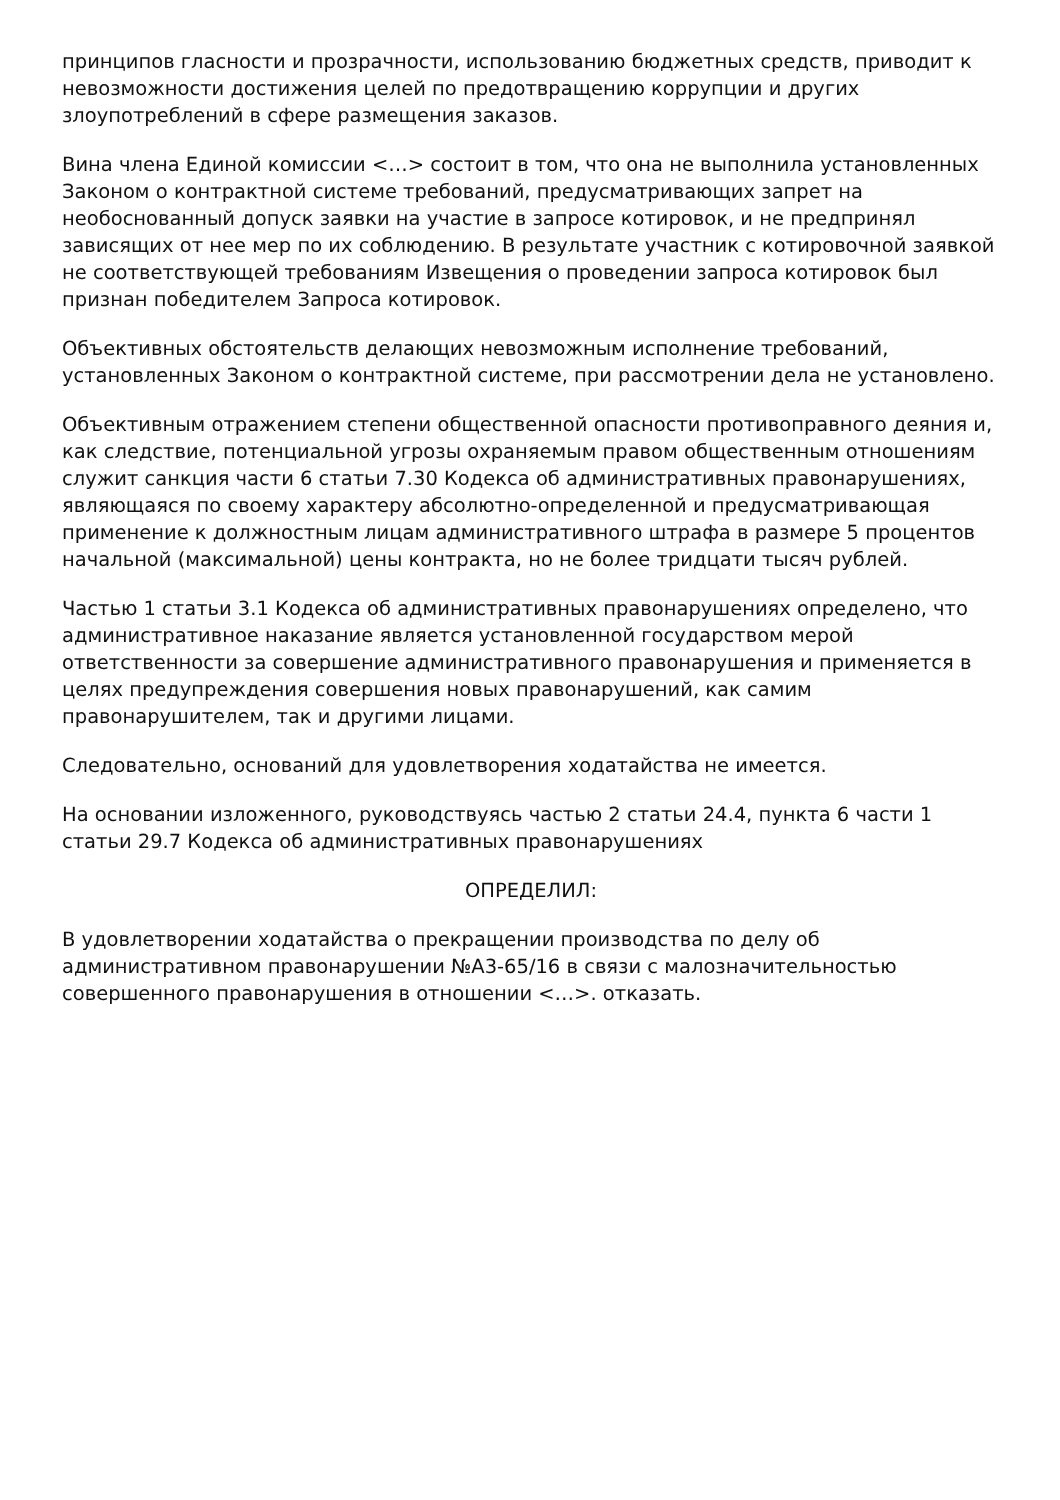принципов гласности и прозрачности, использованию бюджетных средств, приводит к невозможности достижения целей по предотвращению коррупции и других злоупотреблений в сфере размещения заказов.
Вина члена Единой комиссии <…> состоит в том, что она не выполнила установленных Законом о контрактной системе требований, предусматривающих запрет на необоснованный допуск заявки на участие в запросе котировок, и не предпринял зависящих от нее мер по их соблюдению. В результате участник с котировочной заявкой не соответствующей требованиям Извещения о проведении запроса котировок был признан победителем Запроса котировок.
Объективных обстоятельств делающих невозможным исполнение требований, установленных Законом о контрактной системе, при рассмотрении дела не установлено.
Объективным отражением степени общественной опасности противоправного деяния и, как следствие, потенциальной угрозы охраняемым правом общественным отношениям служит санкция части 6 статьи 7.30 Кодекса об административных правонарушениях, являющаяся по своему характеру абсолютно-определенной и предусматривающая применение к должностным лицам административного штрафа в размере 5 процентов начальной (максимальной) цены контракта, но не более тридцати тысяч рублей.
Частью 1 статьи 3.1 Кодекса об административных правонарушениях определено, что административное наказание является установленной государством мерой ответственности за совершение административного правонарушения и применяется в целях предупреждения совершения новых правонарушений, как самим правонарушителем, так и другими лицами.
Следовательно, оснований для удовлетворения ходатайства не имеется.
На основании изложенного, руководствуясь частью 2 статьи 24.4, пункта 6 части 1 статьи 29.7 Кодекса об административных правонарушениях
ОПРЕДЕЛИЛ:
В удовлетворении ходатайства о прекращении производства по делу об административном правонарушении №А3-65/16 в связи с малозначительностью совершенного правонарушения в отношении <…>. отказать.